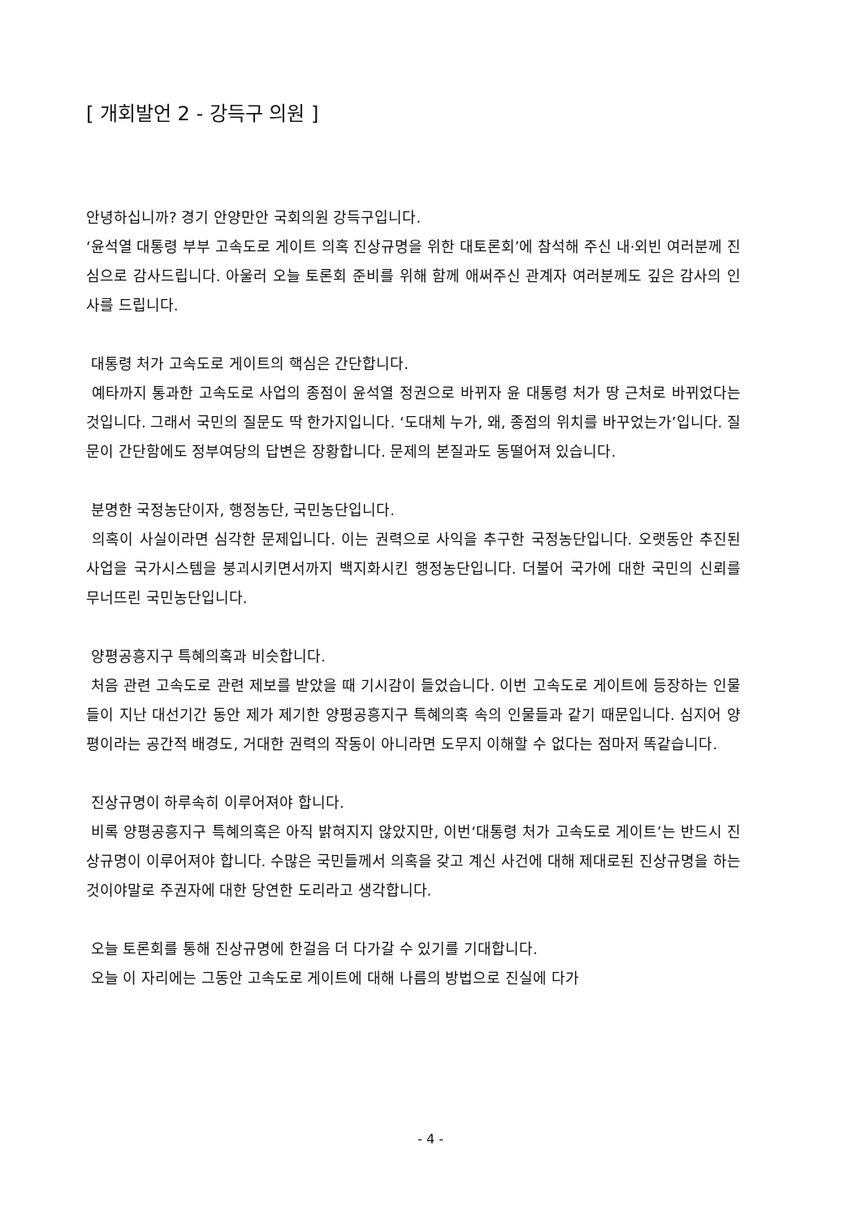[ 개회발언 2 - 강득구 의원 ]
안녕하십니까? 경기 안양만안 국회의원 강득구입니다.
‘윤석열 대통령 부부 고속도로 게이트 의혹 진상규명을 위한 대토론회’에 참석해 주신 내·외빈 여러분께 진심으로 감사드립니다. 아울러 오늘 토론회 준비를 위해 함께 애써주신 관계자 여러분께도 깊은 감사의 인사를 드립니다.
대통령 처가 고속도로 게이트의 핵심은 간단합니다.
예타까지 통과한 고속도로 사업의 종점이 윤석열 정권으로 바뀌자 윤 대통령 처가 땅 근처로 바뀌었다는 것입니다. 그래서 국민의 질문도 딱 한가지입니다. ‘도대체 누가, 왜, 종점의 위치를 바꾸었는가’입니다. 질문이 간단함에도 정부여당의 답변은 장황합니다. 문제의 본질과도 동떨어져 있습니다.
분명한 국정농단이자, 행정농단, 국민농단입니다.
의혹이 사실이라면 심각한 문제입니다. 이는 권력으로 사익을 추구한 국정농단입니다. 오랫동안 추진된 사업을 국가시스템을 붕괴시키면서까지 백지화시킨 행정농단입니다. 더불어 국가에 대한 국민의 신뢰를 무너뜨린 국민농단입니다.
양평공흥지구 특혜의혹과 비슷합니다.
처음 관련 고속도로 관련 제보를 받았을 때 기시감이 들었습니다. 이번 고속도로 게이트에 등장하는 인물들이 지난 대선기간 동안 제가 제기한 양평공흥지구 특혜의혹 속의 인물들과 같기 때문입니다. 심지어 양평이라는 공간적 배경도, 거대한 권력의 작동이 아니라면 도무지 이해할 수 없다는 점마저 똑같습니다.
진상규명이 하루속히 이루어져야 합니다.
비록 양평공흥지구 특혜의혹은 아직 밝혀지지 않았지만, 이번‘대통령 처가 고속도로 게이트’는 반드시 진상규명이 이루어져야 합니다. 수많은 국민들께서 의혹을 갖고 계신 사건에 대해 제대로된 진상규명을 하는 것이야말로 주권자에 대한 당연한 도리라고 생각합니다.
오늘 토론회를 통해 진상규명에 한걸음 더 다가갈 수 있기를 기대합니다.
오늘 이 자리에는 그동안 고속도로 게이트에 대해 나름의 방법으로 진실에 다가
- 4 -